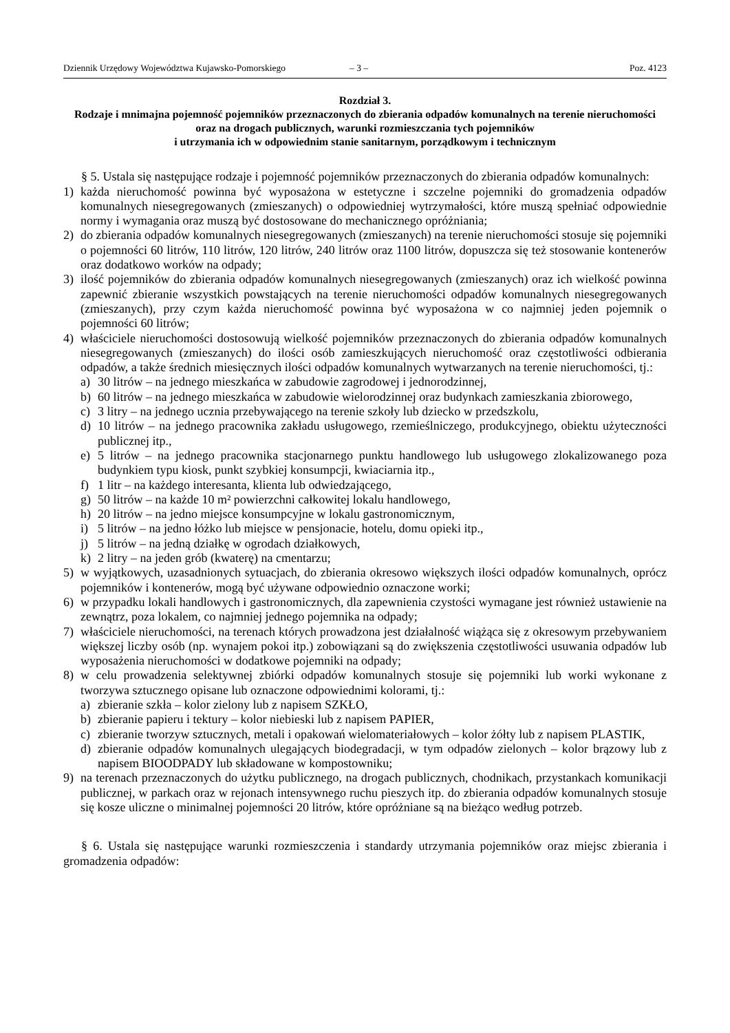Dziennik Urzędowy Województwa Kujawsko-Pomorskiego – 3 – Poz. 4123
Rozdział 3.
Rodzaje i mnimajna pojemność pojemników przeznaczonych do zbierania odpadów komunalnych na terenie nieruchomości oraz na drogach publicznych, warunki rozmieszczania tych pojemników
i utrzymania ich w odpowiednim stanie sanitarnym, porządkowym i technicznym
§ 5. Ustala się następujące rodzaje i pojemność pojemników przeznaczonych do zbierania odpadów komunalnych:
1) każda nieruchomość powinna być wyposażona w estetyczne i szczelne pojemniki do gromadzenia odpadów komunalnych niesegregowanych (zmieszanych) o odpowiedniej wytrzymałości, które muszą spełniać odpowiednie normy i wymagania oraz muszą być dostosowane do mechanicznego opróżniania;
2) do zbierania odpadów komunalnych niesegregowanych (zmieszanych) na terenie nieruchomości stosuje się pojemniki o pojemności 60 litrów, 110 litrów, 120 litrów, 240 litrów oraz 1100 litrów, dopuszcza się też stosowanie kontenerów oraz dodatkowo worków na odpady;
3) ilość pojemników do zbierania odpadów komunalnych niesegregowanych (zmieszanych) oraz ich wielkość powinna zapewnić zbieranie wszystkich powstających na terenie nieruchomości odpadów komunalnych niesegregowanych (zmieszanych), przy czym każda nieruchomość powinna być wyposażona w co najmniej jeden pojemnik o pojemności 60 litrów;
4) właściciele nieruchomości dostosowują wielkość pojemników przeznaczonych do zbierania odpadów komunalnych niesegregowanych (zmieszanych) do ilości osób zamieszkujących nieruchomość oraz częstotliwości odbierania odpadów, a także średnich miesięcznych ilości odpadów komunalnych wytwarzanych na terenie nieruchomości, tj.:
a) 30 litrów – na jednego mieszkańca w zabudowie zagrodowej i jednorodzinnej,
b) 60 litrów – na jednego mieszkańca w zabudowie wielorodzinnej oraz budynkach zamieszkania zbiorowego,
c) 3 litry – na jednego ucznia przebywającego na terenie szkoły lub dziecko w przedszkolu,
d) 10 litrów – na jednego pracownika zakładu usługowego, rzemieślniczego, produkcyjnego, obiektu użyteczności publicznej itp.,
e) 5 litrów – na jednego pracownika stacjonarnego punktu handlowego lub usługowego zlokalizowanego poza budynkiem typu kiosk, punkt szybkiej konsumpcji, kwiaciarnia itp.,
f) 1 litr – na każdego interesanta, klienta lub odwiedzającego,
g) 50 litrów – na każde 10 m² powierzchni całkowitej lokalu handlowego,
h) 20 litrów – na jedno miejsce konsumpcyjne w lokalu gastronomicznym,
i) 5 litrów – na jedno łóżko lub miejsce w pensjonacie, hotelu, domu opieki itp.,
j) 5 litrów – na jedną działkę w ogrodach działkowych,
k) 2 litry – na jeden grób (kwaterę) na cmentarzu;
5) w wyjątkowych, uzasadnionych sytuacjach, do zbierania okresowo większych ilości odpadów komunalnych, oprócz pojemników i kontenerów, mogą być używane odpowiednio oznaczone worki;
6) w przypadku lokali handlowych i gastronomicznych, dla zapewnienia czystości wymagane jest również ustawienie na zewnątrz, poza lokalem, co najmniej jednego pojemnika na odpady;
7) właściciele nieruchomości, na terenach których prowadzona jest działalność wiążąca się z okresowym przebywaniem większej liczby osób (np. wynajem pokoi itp.) zobowiązani są do zwiększenia częstotliwości usuwania odpadów lub wyposażenia nieruchomości w dodatkowe pojemniki na odpady;
8) w celu prowadzenia selektywnej zbiórki odpadów komunalnych stosuje się pojemniki lub worki wykonane z tworzywa sztucznego opisane lub oznaczone odpowiednimi kolorami, tj.:
a) zbieranie szkła – kolor zielony lub z napisem SZKŁO,
b) zbieranie papieru i tektury – kolor niebieski lub z napisem PAPIER,
c) zbieranie tworzyw sztucznych, metali i opakowań wielomateriałowych – kolor żółty lub z napisem PLASTIK,
d) zbieranie odpadów komunalnych ulegających biodegradacji, w tym odpadów zielonych – kolor brązowy lub z napisem BIOODPADY lub składowane w kompostowniku;
9) na terenach przeznaczonych do użytku publicznego, na drogach publicznych, chodnikach, przystankach komunikacji publicznej, w parkach oraz w rejonach intensywnego ruchu pieszych itp. do zbierania odpadów komunalnych stosuje się kosze uliczne o minimalnej pojemności 20 litrów, które opróżniane są na bieżąco według potrzeb.
§ 6. Ustala się następujące warunki rozmieszczenia i standardy utrzymania pojemników oraz miejsc zbierania i gromadzenia odpadów: